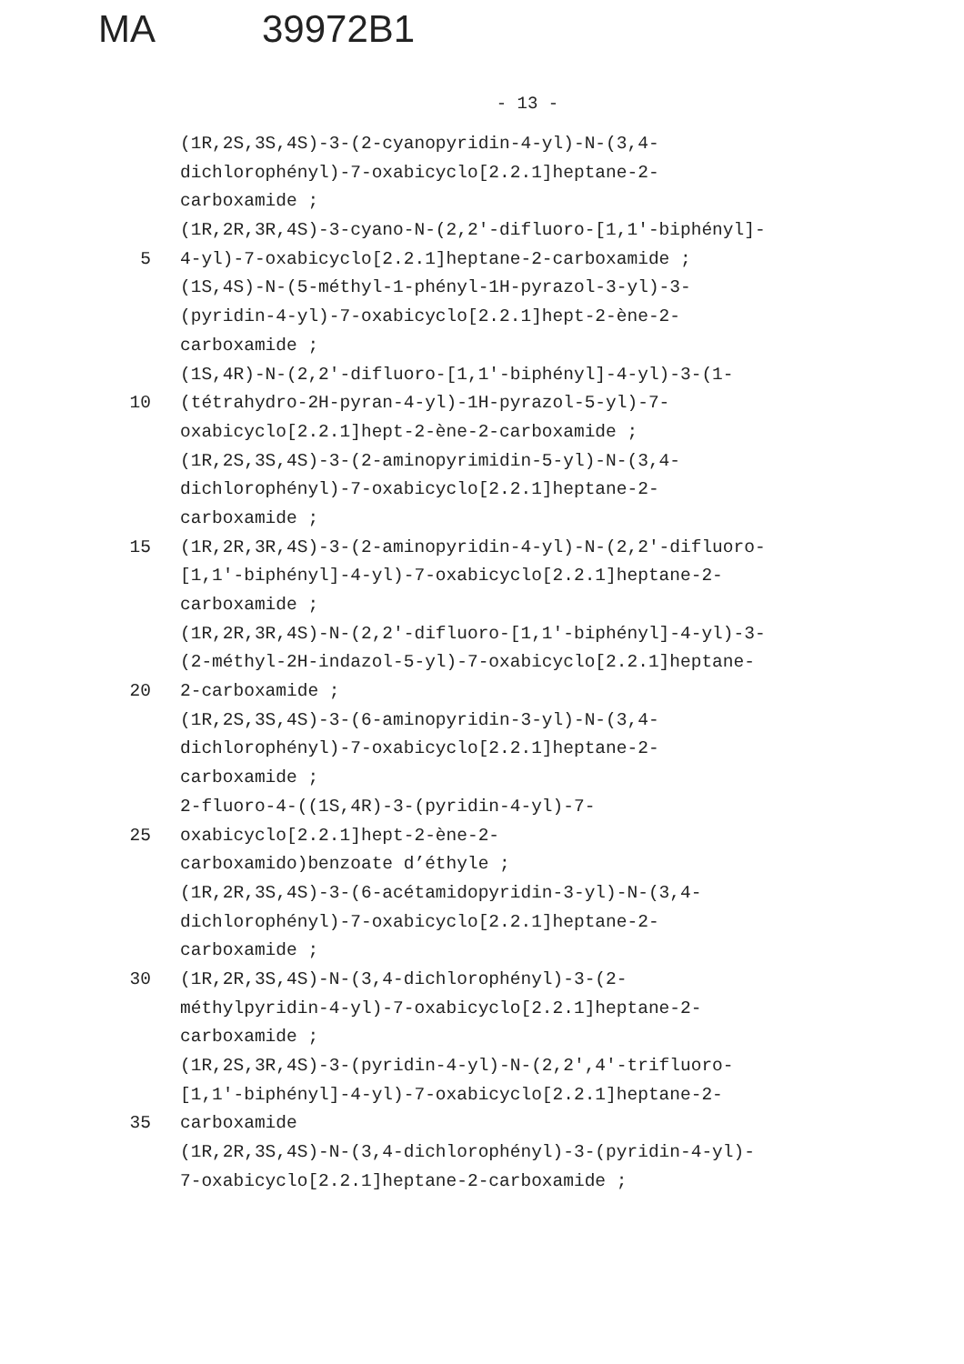MA 39972B1
- 13 -
(1R,2S,3S,4S)-3-(2-cyanopyridin-4-yl)-N-(3,4-
dichlorophényl)-7-oxabicyclo[2.2.1]heptane-2-
carboxamide ;
(1R,2R,3R,4S)-3-cyano-N-(2,2'-difluoro-[1,1'-biphényl]-
5 4-yl)-7-oxabicyclo[2.2.1]heptane-2-carboxamide ;
(1S,4S)-N-(5-méthyl-1-phényl-1H-pyrazol-3-yl)-3-
(pyridin-4-yl)-7-oxabicyclo[2.2.1]hept-2-ène-2-
carboxamide ;
(1S,4R)-N-(2,2'-difluoro-[1,1'-biphényl]-4-yl)-3-(1-
10 (tétrahydro-2H-pyran-4-yl)-1H-pyrazol-5-yl)-7-
oxabicyclo[2.2.1]hept-2-ène-2-carboxamide ;
(1R,2S,3S,4S)-3-(2-aminopyrimidin-5-yl)-N-(3,4-
dichlorophényl)-7-oxabicyclo[2.2.1]heptane-2-
carboxamide ;
15 (1R,2R,3R,4S)-3-(2-aminopyridin-4-yl)-N-(2,2'-difluoro-
[1,1'-biphényl]-4-yl)-7-oxabicyclo[2.2.1]heptane-2-
carboxamide ;
(1R,2R,3R,4S)-N-(2,2'-difluoro-[1,1'-biphényl]-4-yl)-3-
(2-méthyl-2H-indazol-5-yl)-7-oxabicyclo[2.2.1]heptane-
20 2-carboxamide ;
(1R,2S,3S,4S)-3-(6-aminopyridin-3-yl)-N-(3,4-
dichlorophényl)-7-oxabicyclo[2.2.1]heptane-2-
carboxamide ;
2-fluoro-4-((1S,4R)-3-(pyridin-4-yl)-7-
25 oxabicyclo[2.2.1]hept-2-ène-2-
carboxamido)benzoate d’éthyle ;
(1R,2R,3S,4S)-3-(6-acétamidopyridin-3-yl)-N-(3,4-
dichlorophényl)-7-oxabicyclo[2.2.1]heptane-2-
carboxamide ;
30 (1R,2R,3S,4S)-N-(3,4-dichlorophényl)-3-(2-
méthylpyridin-4-yl)-7-oxabicyclo[2.2.1]heptane-2-
carboxamide ;
(1R,2S,3R,4S)-3-(pyridin-4-yl)-N-(2,2',4'-trifluoro-
[1,1'-biphényl]-4-yl)-7-oxabicyclo[2.2.1]heptane-2-
35 carboxamide
(1R,2R,3S,4S)-N-(3,4-dichlorophényl)-3-(pyridin-4-yl)-
7-oxabicyclo[2.2.1]heptane-2-carboxamide ;